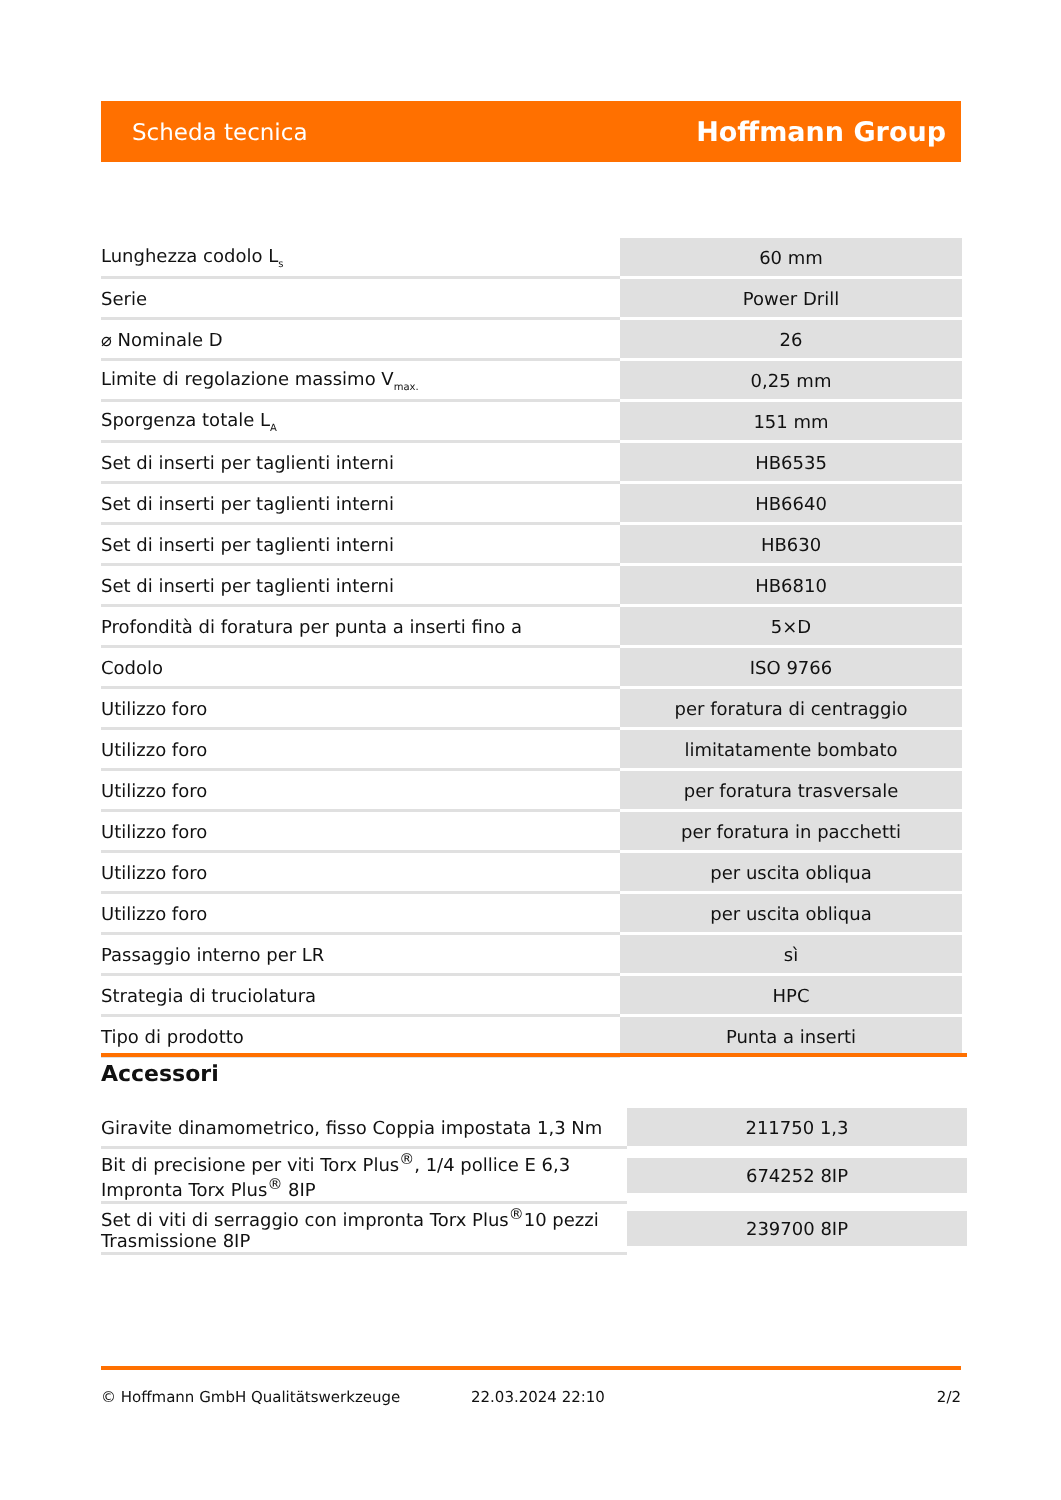Scheda tecnica Hoffmann Group
| Lunghezza codolo L<sub>s</sub> | 60 mm |
| Serie | Power Drill |
| ⌀ Nominale D | 26 |
| Limite di regolazione massimo V<sub>max.</sub> | 0,25 mm |
| Sporgenza totale L<sub>A</sub> | 151 mm |
| Set di inserti per taglienti interni | HB6535 |
| Set di inserti per taglienti interni | HB6640 |
| Set di inserti per taglienti interni | HB630 |
| Set di inserti per taglienti interni | HB6810 |
| Profondità di foratura per punta a inserti fino a | 5×D |
| Codolo | ISO 9766 |
| Utilizzo foro | per foratura di centraggio |
| Utilizzo foro | limitatamente bombato |
| Utilizzo foro | per foratura trasversale |
| Utilizzo foro | per foratura in pacchetti |
| Utilizzo foro | per uscita obliqua |
| Utilizzo foro | per uscita obliqua |
| Passaggio interno per LR | sì |
| Strategia di truciolatura | HPC |
| Tipo di prodotto | Punta a inserti |
Accessori
| Giravite dinamometrico, fisso Coppia impostata 1,3 Nm | 211750 1,3 |
| Bit di precisione per viti Torx Plus<sup>®</sup>, 1/4 pollice E 6,3 Impronta Torx Plus<sup>®</sup> 8IP | 674252 8IP |
| Set di viti di serraggio con impronta Torx Plus<sup>®</sup>10 pezzi Trasmissione 8IP | 239700 8IP |
© Hoffmann GmbH Qualitätswerkzeuge 22.03.2024 22:10 2/2